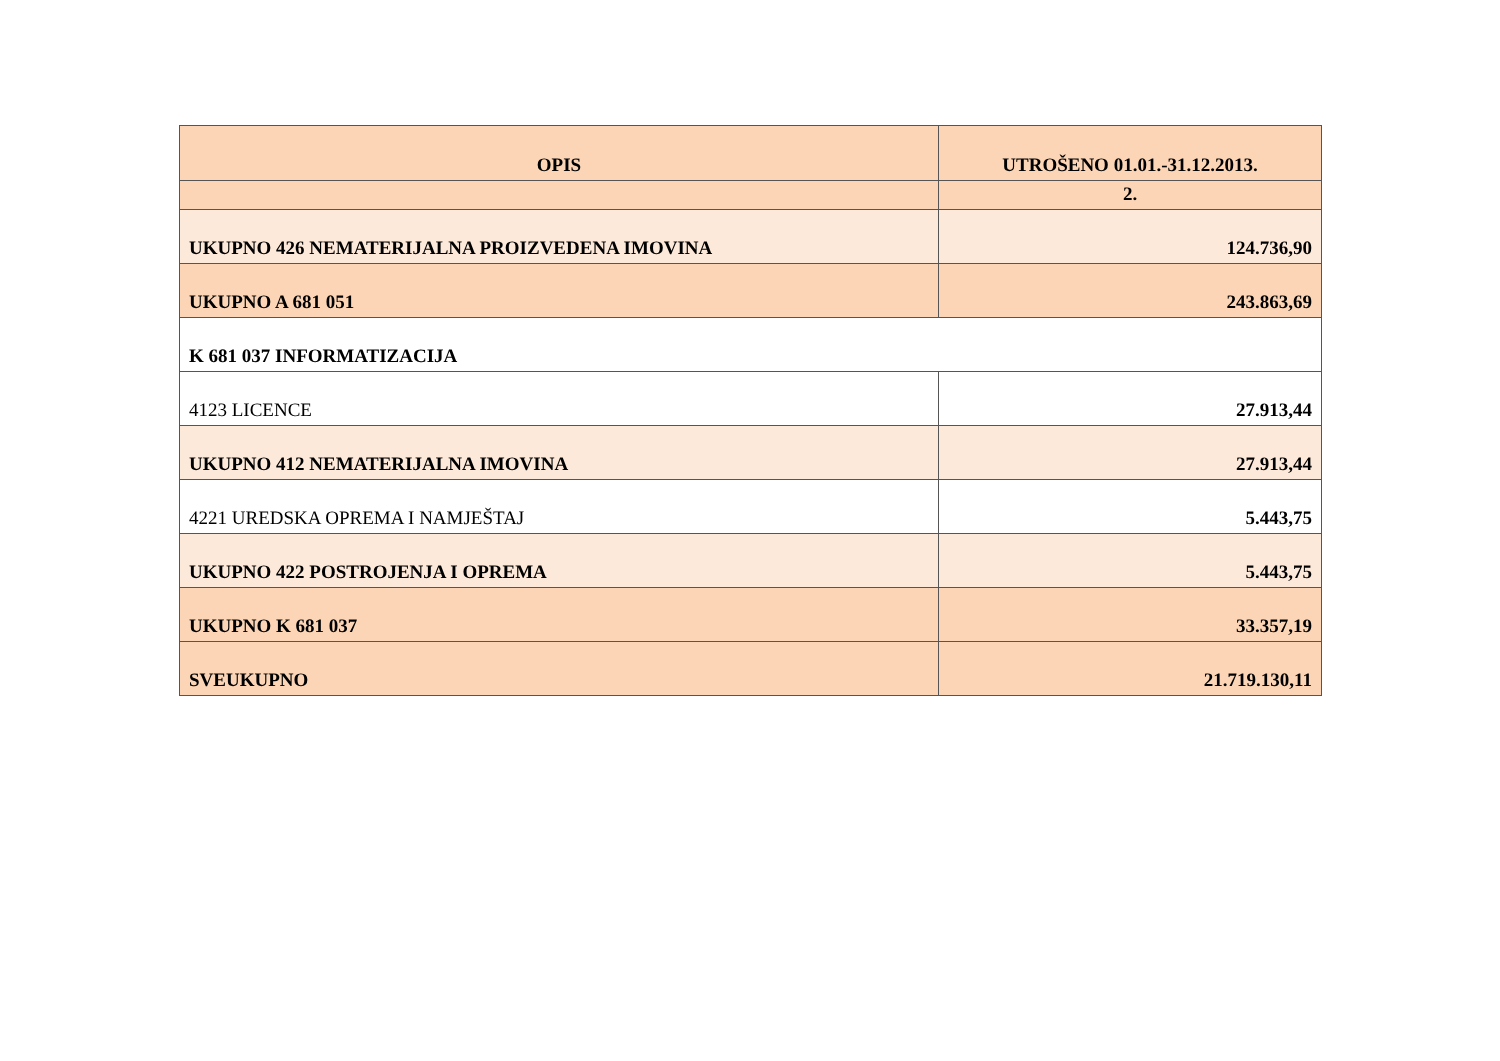| OPIS | UTROŠENO 01.01.-31.12.2013. |
| | 2. |
| UKUPNO 426 NEMATERIJALNA PROIZVEDENA IMOVINA | 124.736,90 |
| UKUPNO A 681 051 | 243.863,69 |
| K 681 037 INFORMATIZACIJA | |
| 4123 LICENCE | 27.913,44 |
| UKUPNO 412 NEMATERIJALNA IMOVINA | 27.913,44 |
| 4221 UREDSKA OPREMA I NAMJEŠTAJ | 5.443,75 |
| UKUPNO 422 POSTROJENJA I OPREMA | 5.443,75 |
| UKUPNO K 681 037 | 33.357,19 |
| SVEUKUPNO | 21.719.130,11 |